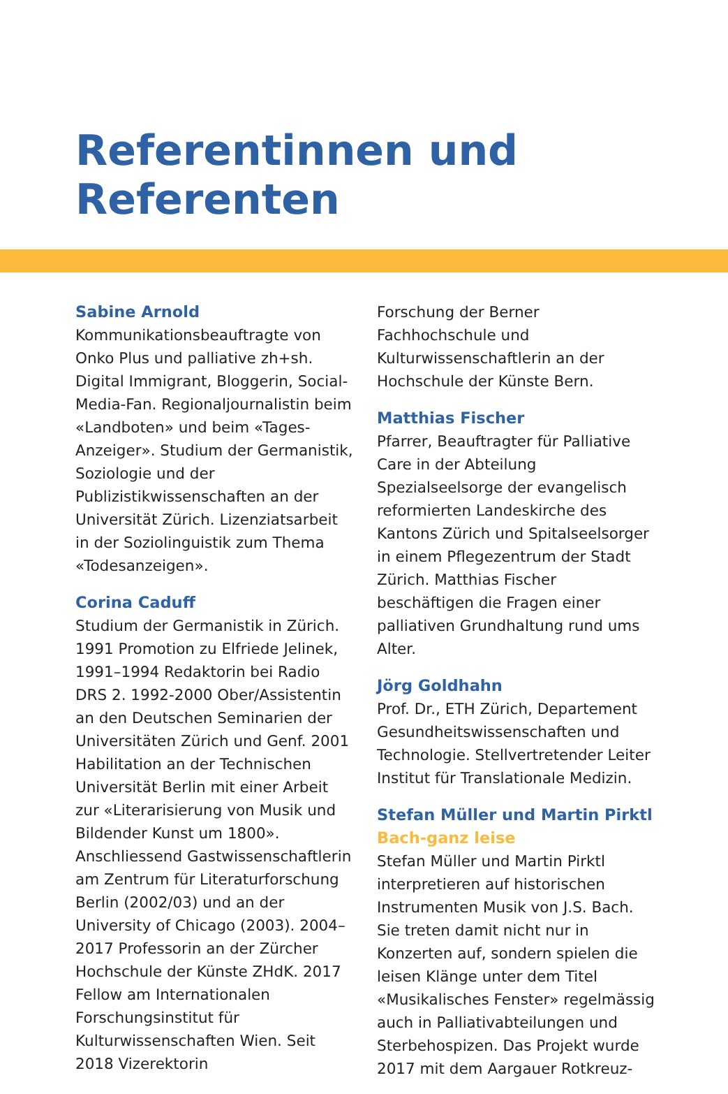Referentinnen und Referenten
Sabine Arnold
Kommunikationsbeauftragte von Onko Plus und palliative zh+sh. Digital Immigrant, Bloggerin, Social-Media-Fan. Regionaljournalistin beim «Landboten» und beim «Tages-Anzeiger». Studium der Germanistik, Soziologie und der Publizistikwissenschaften an der Universität Zürich. Lizenziatsarbeit in der Soziolinguistik zum Thema «Todesanzeigen».
Corina Caduff
Studium der Germanistik in Zürich. 1991 Promotion zu Elfriede Jelinek, 1991–1994 Redaktorin bei Radio DRS 2. 1992-2000 Ober/Assistentin an den Deutschen Seminarien der Universitäten Zürich und Genf. 2001 Habilitation an der Technischen Universität Berlin mit einer Arbeit zur «Literarisierung von Musik und Bildender Kunst um 1800». Anschliessend Gastwissenschaftlerin am Zentrum für Literaturforschung Berlin (2002/03) und an der University of Chicago (2003). 2004–2017 Professorin an der Zürcher Hochschule der Künste ZHdK. 2017 Fellow am Internationalen Forschungsinstitut für Kulturwissenschaften Wien. Seit 2018 Vizerektorin
Forschung der Berner Fachhochschule und Kulturwissenschaftlerin an der Hochschule der Künste Bern.
Matthias Fischer
Pfarrer, Beauftragter für Palliative Care in der Abteilung Spezialseelsorge der evangelisch reformierten Landeskirche des Kantons Zürich und Spitalseelsorger in einem Pflegezentrum der Stadt Zürich. Matthias Fischer beschäftigen die Fragen einer palliativen Grundhaltung rund ums Alter.
Jörg Goldhahn
Prof. Dr., ETH Zürich, Departement Gesundheitswissenschaften und Technologie. Stellvertretender Leiter Institut für Translationale Medizin.
Stefan Müller und Martin Pirktl
Bach-ganz leise
Stefan Müller und Martin Pirktl interpretieren auf historischen Instrumenten Musik von J.S. Bach. Sie treten damit nicht nur in Konzerten auf, sondern spielen die leisen Klänge unter dem Titel «Musikalisches Fenster» regelmässig auch in Palliativabteilungen und Sterbehospizen. Das Projekt wurde 2017 mit dem Aargauer Rotkreuz-